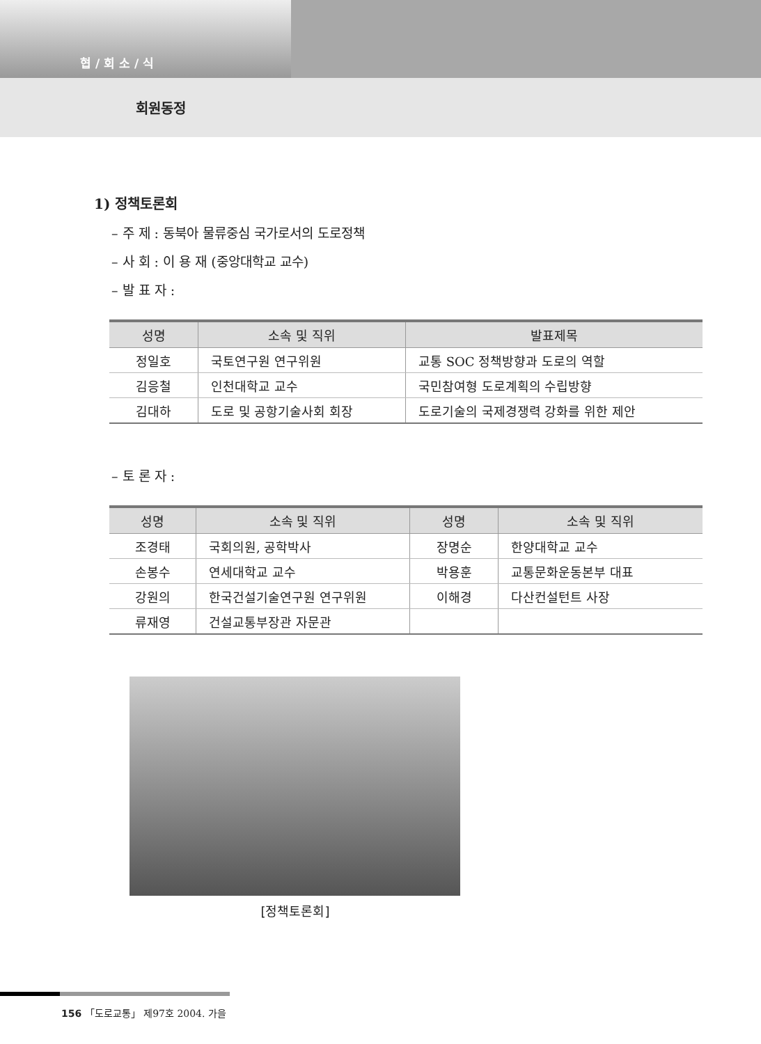협 / 회 소 / 식
회원동정
1) 정책토론회
– 주 제 : 동북아 물류중심 국가로서의 도로정책
– 사 회 : 이 용 재 (중앙대학교 교수)
– 발 표 자 :
| 성명 | 소속 및 직위 | 발표제목 |
| --- | --- | --- |
| 정일호 | 국토연구원 연구위원 | 교통 SOC 정책방향과 도로의 역할 |
| 김응철 | 인천대학교 교수 | 국민참여형 도로계획의 수립방향 |
| 김대하 | 도로 및 공항기술사회 회장 | 도로기술의 국제경쟁력 강화를 위한 제안 |
– 토 론 자 :
| 성명 | 소속 및 직위 | 성명 | 소속 및 직위 |
| --- | --- | --- | --- |
| 조경태 | 국회의원, 공학박사 | 장명순 | 한양대학교 교수 |
| 손봉수 | 연세대학교 교수 | 박용훈 | 교통문화운동본부 대표 |
| 강원의 | 한국건설기술연구원 연구위원 | 이해경 | 다산컨설턴트 사장 |
| 류재영 | 건설교통부장관 자문관 | | |
[정책토론회]
156 「도로교통」 제97호 2004. 가을